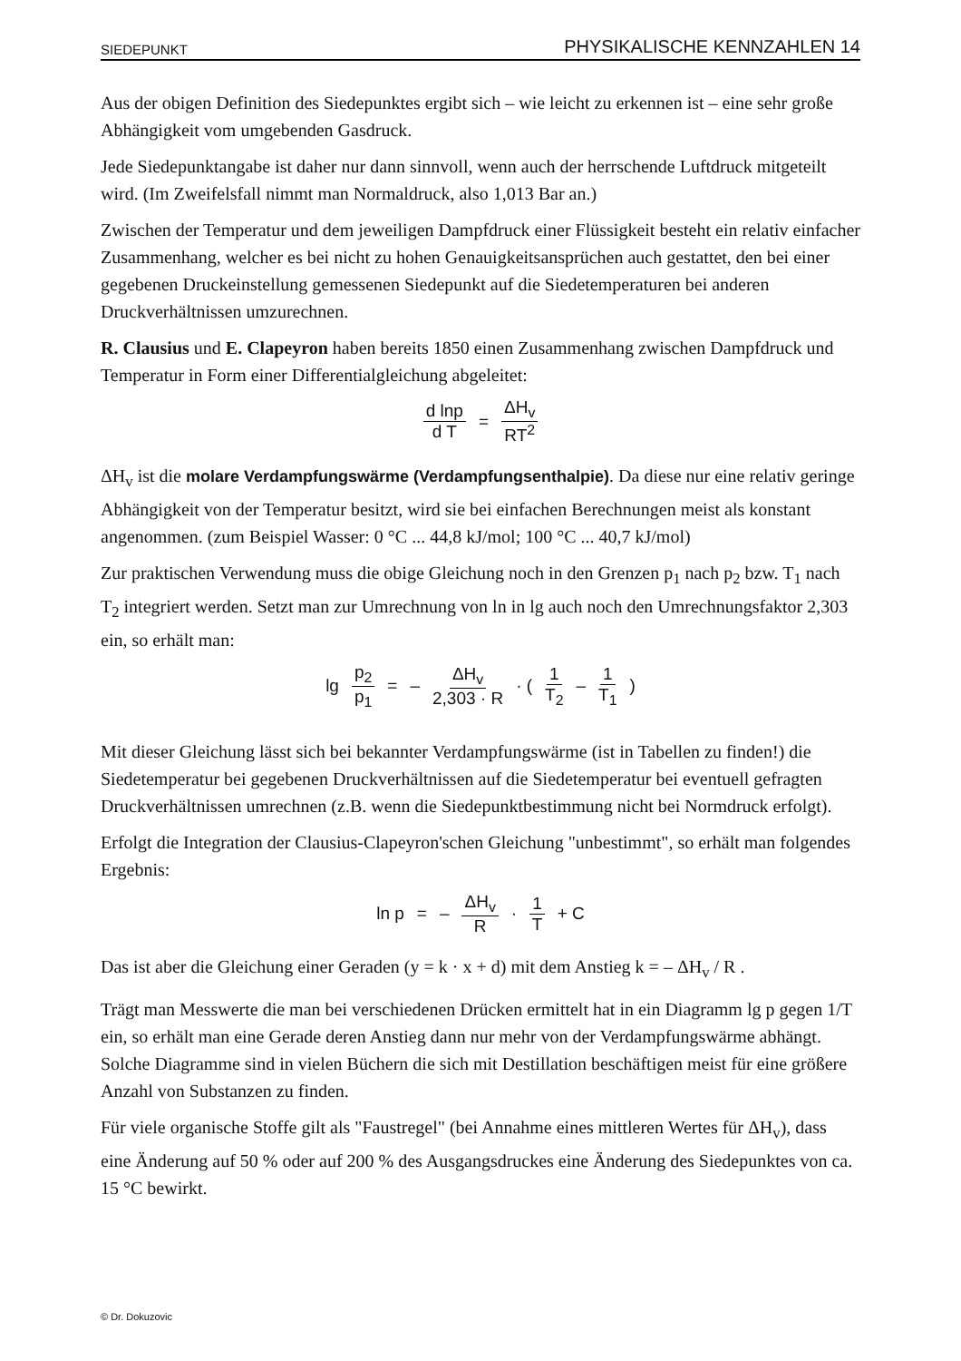SIEDEPUNKT PHYSIKALISCHE KENNZAHLEN 14
Aus der obigen Definition des Siedepunktes ergibt sich – wie leicht zu erkennen ist – eine sehr große Abhängigkeit vom umgebenden Gasdruck.
Jede Siedepunktangabe ist daher nur dann sinnvoll, wenn auch der herrschende Luftdruck mitgeteilt wird. (Im Zweifelsfall nimmt man Normaldruck, also 1,013 Bar an.)
Zwischen der Temperatur und dem jeweiligen Dampfdruck einer Flüssigkeit besteht ein relativ einfacher Zusammenhang, welcher es bei nicht zu hohen Genauigkeitsansprüchen auch gestattet, den bei einer gegebenen Druckeinstellung gemessenen Siedepunkt auf die Siedetemperaturen bei anderen Druckverhältnissen umzurechnen.
R. Clausius und E. Clapeyron haben bereits 1850 einen Zusammenhang zwischen Dampfdruck und Temperatur in Form einer Differentialgleichung abgeleitet:
d lnp d T = ΔH<sub>v</sub> RT<sup>2</sup>
ΔH<sub>v</sub> ist die molare Verdampfungswärme (Verdampfungsenthalpie). Da diese nur eine relativ geringe Abhängigkeit von der Temperatur besitzt, wird sie bei einfachen Berechnungen meist als konstant angenommen. (zum Beispiel Wasser: 0 °C ... 44,8 kJ/mol; 100 °C ... 40,7 kJ/mol)
Zur praktischen Verwendung muss die obige Gleichung noch in den Grenzen p<sub>1</sub> nach p<sub>2</sub> bzw. T<sub>1</sub> nach T<sub>2</sub> integriert werden. Setzt man zur Umrechnung von ln in lg auch noch den Umrechnungsfaktor 2,303 ein, so erhält man:
lg p<sub>2</sub> p<sub>1</sub> = – ΔH<sub>v</sub> 2,303 · R · ( 1 T<sub>2</sub> – 1 T<sub>1</sub> )
Mit dieser Gleichung lässt sich bei bekannter Verdampfungswärme (ist in Tabellen zu finden!) die Siedetemperatur bei gegebenen Druckverhältnissen auf die Siedetemperatur bei eventuell gefragten Druckverhältnissen umrechnen (z.B. wenn die Siedepunktbestimmung nicht bei Normdruck erfolgt).
Erfolgt die Integration der Clausius-Clapeyron'schen Gleichung "unbestimmt", so erhält man folgendes Ergebnis:
ln p = – ΔH<sub>v</sub> R · 1 T + C
Das ist aber die Gleichung einer Geraden (y = k · x + d) mit dem Anstieg k = – ΔH<sub>v</sub> / R .
Trägt man Messwerte die man bei verschiedenen Drücken ermittelt hat in ein Diagramm lg p gegen 1/T ein, so erhält man eine Gerade deren Anstieg dann nur mehr von der Verdampfungswärme abhängt. Solche Diagramme sind in vielen Büchern die sich mit Destillation beschäftigen meist für eine größere Anzahl von Substanzen zu finden.
Für viele organische Stoffe gilt als "Faustregel" (bei Annahme eines mittleren Wertes für ΔH<sub>v</sub>), dass eine Änderung auf 50 % oder auf 200 % des Ausgangsdruckes eine Änderung des Siedepunktes von ca. 15 °C bewirkt.
© Dr. Dokuzovic